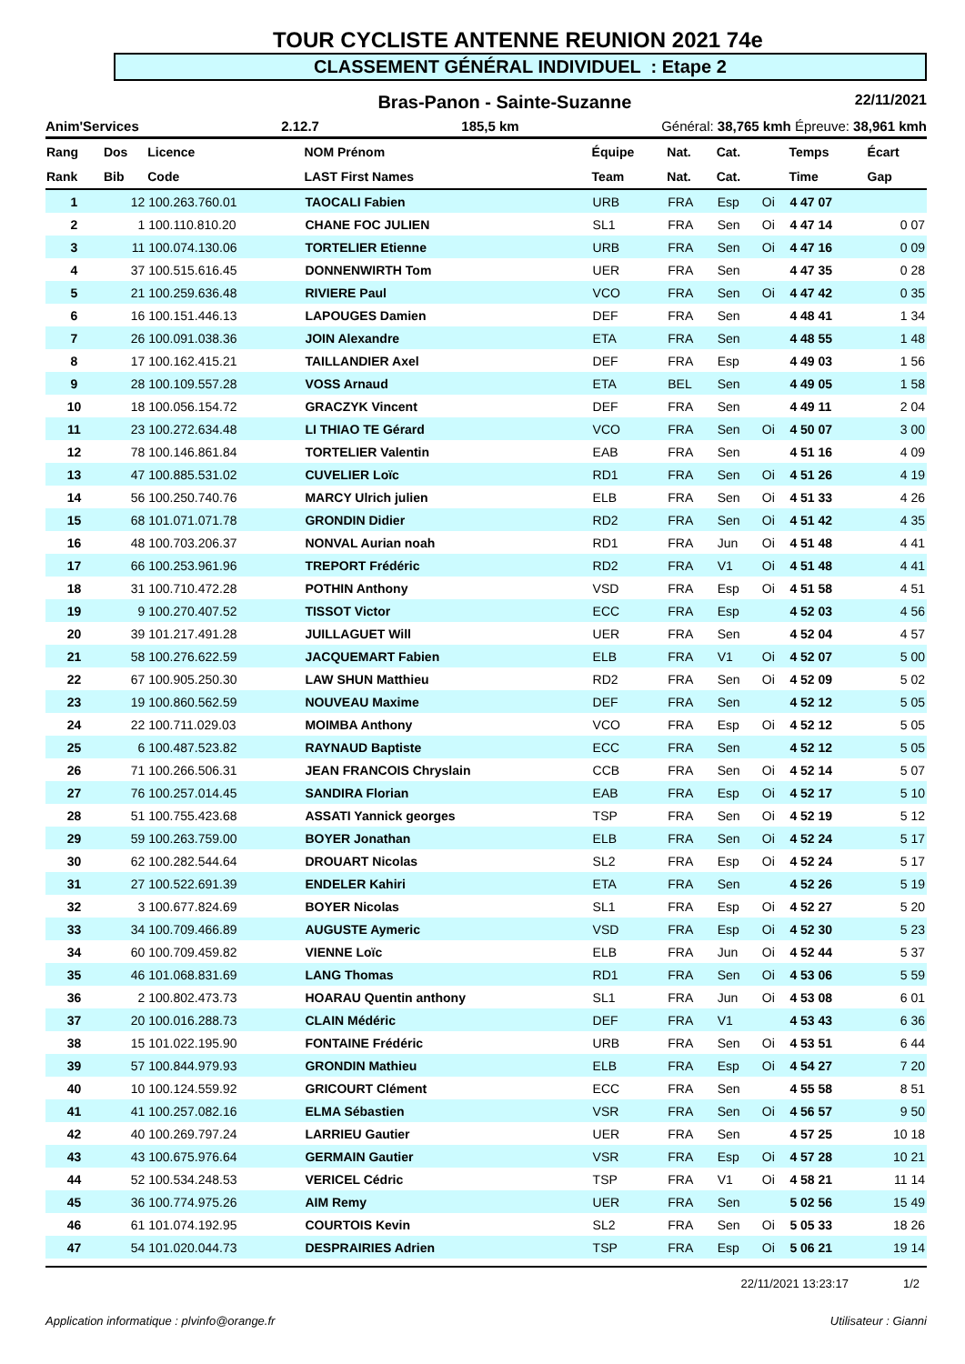TOUR CYCLISTE ANTENNE REUNION 2021 74e
CLASSEMENT GÉNÉRAL INDIVIDUEL : Etape 2
Bras-Panon - Sainte-Suzanne 22/11/2021
Anim'Services 2.12.7 185,5 km Général: 38,765 kmh Épreuve: 38,961 kmh
| Rang | Dos | Licence | NOM Prénom | Équipe | Nat. | Cat. | | Temps | Écart |
| --- | --- | --- | --- | --- | --- | --- | --- | --- | --- |
| Rank | Bib | Code | LAST First Names | Team | Nat. | Cat. | | Time | Gap |
| 1 | 12 | 100.263.760.01 | TAOCALI Fabien | URB | FRA | Esp | Oi | 4 47 07 | |
| 2 | 1 | 100.110.810.20 | CHANE FOC JULIEN | SL1 | FRA | Sen | Oi | 4 47 14 | 0 07 |
| 3 | 11 | 100.074.130.06 | TORTELIER Etienne | URB | FRA | Sen | Oi | 4 47 16 | 0 09 |
| 4 | 37 | 100.515.616.45 | DONNENWIRTH Tom | UER | FRA | Sen | | 4 47 35 | 0 28 |
| 5 | 21 | 100.259.636.48 | RIVIERE Paul | VCO | FRA | Sen | Oi | 4 47 42 | 0 35 |
| 6 | 16 | 100.151.446.13 | LAPOUGES Damien | DEF | FRA | Sen | | 4 48 41 | 1 34 |
| 7 | 26 | 100.091.038.36 | JOIN Alexandre | ETA | FRA | Sen | | 4 48 55 | 1 48 |
| 8 | 17 | 100.162.415.21 | TAILLANDIER Axel | DEF | FRA | Esp | | 4 49 03 | 1 56 |
| 9 | 28 | 100.109.557.28 | VOSS Arnaud | ETA | BEL | Sen | | 4 49 05 | 1 58 |
| 10 | 18 | 100.056.154.72 | GRACZYK Vincent | DEF | FRA | Sen | | 4 49 11 | 2 04 |
| 11 | 23 | 100.272.634.48 | LI THIAO TE Gérard | VCO | FRA | Sen | Oi | 4 50 07 | 3 00 |
| 12 | 78 | 100.146.861.84 | TORTELIER Valentin | EAB | FRA | Sen | | 4 51 16 | 4 09 |
| 13 | 47 | 100.885.531.02 | CUVELIER Loïc | RD1 | FRA | Sen | Oi | 4 51 26 | 4 19 |
| 14 | 56 | 100.250.740.76 | MARCY Ulrich julien | ELB | FRA | Sen | Oi | 4 51 33 | 4 26 |
| 15 | 68 | 101.071.071.78 | GRONDIN Didier | RD2 | FRA | Sen | Oi | 4 51 42 | 4 35 |
| 16 | 48 | 100.703.206.37 | NONVAL Aurian noah | RD1 | FRA | Jun | Oi | 4 51 48 | 4 41 |
| 17 | 66 | 100.253.961.96 | TREPORT Frédéric | RD2 | FRA | V1 | Oi | 4 51 48 | 4 41 |
| 18 | 31 | 100.710.472.28 | POTHIN Anthony | VSD | FRA | Esp | Oi | 4 51 58 | 4 51 |
| 19 | 9 | 100.270.407.52 | TISSOT Victor | ECC | FRA | Esp | | 4 52 03 | 4 56 |
| 20 | 39 | 101.217.491.28 | JUILLAGUET Will | UER | FRA | Sen | | 4 52 04 | 4 57 |
| 21 | 58 | 100.276.622.59 | JACQUEMART Fabien | ELB | FRA | V1 | Oi | 4 52 07 | 5 00 |
| 22 | 67 | 100.905.250.30 | LAW SHUN Matthieu | RD2 | FRA | Sen | Oi | 4 52 09 | 5 02 |
| 23 | 19 | 100.860.562.59 | NOUVEAU Maxime | DEF | FRA | Sen | | 4 52 12 | 5 05 |
| 24 | 22 | 100.711.029.03 | MOIMBA Anthony | VCO | FRA | Esp | Oi | 4 52 12 | 5 05 |
| 25 | 6 | 100.487.523.82 | RAYNAUD Baptiste | ECC | FRA | Sen | | 4 52 12 | 5 05 |
| 26 | 71 | 100.266.506.31 | JEAN FRANCOIS Chryslain | CCB | FRA | Sen | Oi | 4 52 14 | 5 07 |
| 27 | 76 | 100.257.014.45 | SANDIRA Florian | EAB | FRA | Esp | Oi | 4 52 17 | 5 10 |
| 28 | 51 | 100.755.423.68 | ASSATI Yannick georges | TSP | FRA | Sen | Oi | 4 52 19 | 5 12 |
| 29 | 59 | 100.263.759.00 | BOYER Jonathan | ELB | FRA | Sen | Oi | 4 52 24 | 5 17 |
| 30 | 62 | 100.282.544.64 | DROUART Nicolas | SL2 | FRA | Esp | Oi | 4 52 24 | 5 17 |
| 31 | 27 | 100.522.691.39 | ENDELER Kahiri | ETA | FRA | Sen | | 4 52 26 | 5 19 |
| 32 | 3 | 100.677.824.69 | BOYER Nicolas | SL1 | FRA | Esp | Oi | 4 52 27 | 5 20 |
| 33 | 34 | 100.709.466.89 | AUGUSTE Aymeric | VSD | FRA | Esp | Oi | 4 52 30 | 5 23 |
| 34 | 60 | 100.709.459.82 | VIENNE Loïc | ELB | FRA | Jun | Oi | 4 52 44 | 5 37 |
| 35 | 46 | 101.068.831.69 | LANG Thomas | RD1 | FRA | Sen | Oi | 4 53 06 | 5 59 |
| 36 | 2 | 100.802.473.73 | HOARAU Quentin anthony | SL1 | FRA | Jun | Oi | 4 53 08 | 6 01 |
| 37 | 20 | 100.016.288.73 | CLAIN Médéric | DEF | FRA | V1 | | 4 53 43 | 6 36 |
| 38 | 15 | 101.022.195.90 | FONTAINE Frédéric | URB | FRA | Sen | Oi | 4 53 51 | 6 44 |
| 39 | 57 | 100.844.979.93 | GRONDIN Mathieu | ELB | FRA | Esp | Oi | 4 54 27 | 7 20 |
| 40 | 10 | 100.124.559.92 | GRICOURT Clément | ECC | FRA | Sen | | 4 55 58 | 8 51 |
| 41 | 41 | 100.257.082.16 | ELMA Sébastien | VSR | FRA | Sen | Oi | 4 56 57 | 9 50 |
| 42 | 40 | 100.269.797.24 | LARRIEU Gautier | UER | FRA | Sen | | 4 57 25 | 10 18 |
| 43 | 43 | 100.675.976.64 | GERMAIN Gautier | VSR | FRA | Esp | Oi | 4 57 28 | 10 21 |
| 44 | 52 | 100.534.248.53 | VERICEL Cédric | TSP | FRA | V1 | Oi | 4 58 21 | 11 14 |
| 45 | 36 | 100.774.975.26 | AIM Remy | UER | FRA | Sen | | 5 02 56 | 15 49 |
| 46 | 61 | 101.074.192.95 | COURTOIS Kevin | SL2 | FRA | Sen | Oi | 5 05 33 | 18 26 |
| 47 | 54 | 101.020.044.73 | DESPRAIRIES Adrien | TSP | FRA | Esp | Oi | 5 06 21 | 19 14 |
22/11/2021 13:23:17 1/2
Application informatique : plvinfo@orange.fr Utilisateur : Gianni